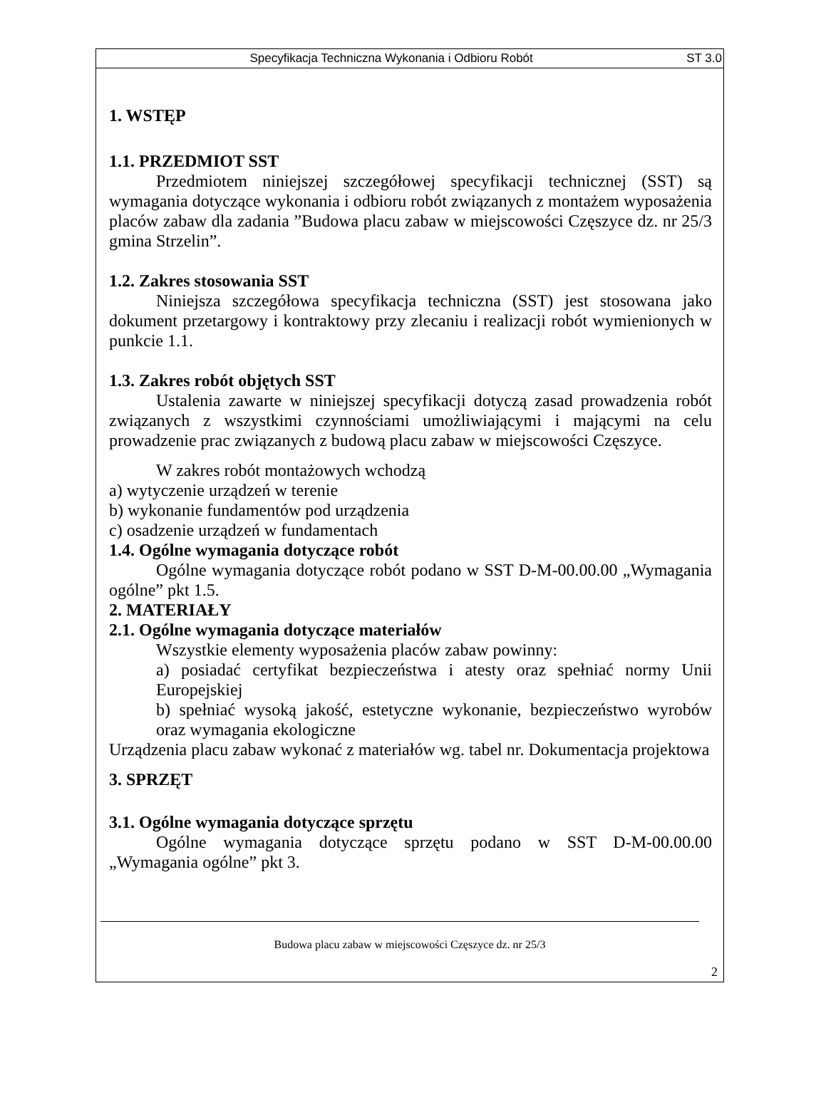Specyfikacja Techniczna Wykonania i Odbioru Robót ST 3.0
1. WSTĘP
1.1. PRZEDMIOT SST
Przedmiotem niniejszej szczegółowej specyfikacji technicznej (SST) są wymagania dotyczące wykonania i odbioru robót związanych z montażem wyposażenia placów zabaw dla zadania ”Budowa placu zabaw w miejscowości Częszyce dz. nr 25/3 gmina Strzelin”.
1.2. Zakres stosowania SST
Niniejsza szczegółowa specyfikacja techniczna (SST) jest stosowana jako dokument przetargowy i kontraktowy przy zlecaniu i realizacji robót wymienionych w punkcie 1.1.
1.3. Zakres robót objętych SST
Ustalenia zawarte w niniejszej specyfikacji dotyczą zasad prowadzenia robót związanych z wszystkimi czynnościami umożliwiającymi i mającymi na celu prowadzenie prac związanych z budową placu zabaw w miejscowości Częszyce.
W zakres robót montażowych wchodzą
a) wytyczenie urządzeń w terenie
b) wykonanie fundamentów pod urządzenia
c) osadzenie urządzeń w fundamentach
1.4. Ogólne wymagania dotyczące robót
Ogólne wymagania dotyczące robót podano w SST D-M-00.00.00 „Wymagania ogólne” pkt 1.5.
2. MATERIAŁY
2.1. Ogólne wymagania dotyczące materiałów
Wszystkie elementy wyposażenia placów zabaw powinny:
a) posiadać certyfikat bezpieczeństwa i atesty oraz spełniać normy Unii Europejskiej
b) spełniać wysoką jakość, estetyczne wykonanie, bezpieczeństwo wyrobów oraz wymagania ekologiczne
Urządzenia placu zabaw wykonać z materiałów wg. tabel nr. Dokumentacja projektowa
3. SPRZĘT
3.1. Ogólne wymagania dotyczące sprzętu
Ogólne wymagania dotyczące sprzętu podano w SST D-M-00.00.00 „Wymagania ogólne” pkt 3.
Budowa placu zabaw w miejscowości Częszyce dz. nr 25/3
2